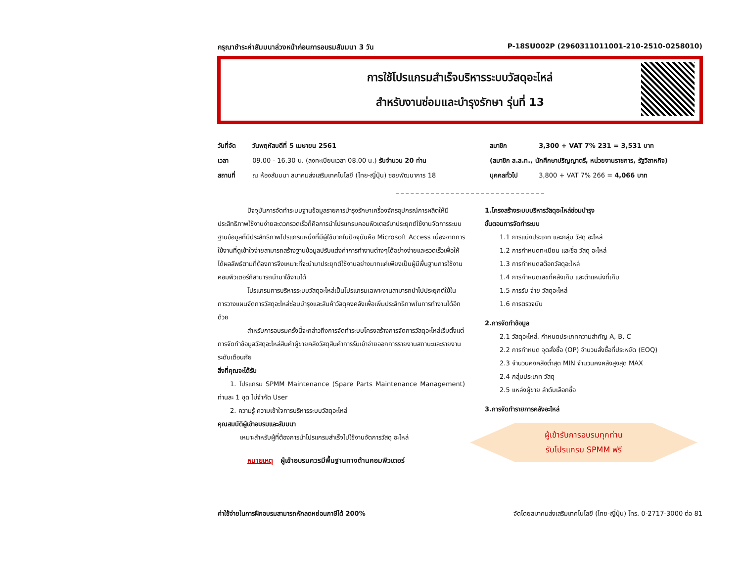กรุณาชำระค่าสัมมนาล่วงหน้าก่อนการอบรมสัมมนา 3 วัน P-18SU002P (2960311011001-210-2510-0258010)
การใช้โปรแกรมสำเร็จบริหารระบบวัสดุอะไหล่
สำหรับงานซ่อมและบำรุงรักษา รุ่นที่ 13
วันที่จัด วันพฤหัสบดีที่ 5 เมษายน 2561
เวลา 09.00 - 16.30 น. (ลงทะเบียนเวลา 08.00 น.) รับจำนวน 20 ท่าน
สถานที่ ณ ห้องสัมมนา สมาคมส่งเสริมเทคโนโลยี (ไทย-ญี่ปุ่น) ซอยพัฒนาการ 18
สมาชิก 3,300 + VAT 7% 231 = 3,531 บาท
(สมาชิก ส.ส.ท., นักศึกษาปริญญาตรี, หน่วยงานราชการ, รัฐวิสาหกิจ)
บุคคลทั่วไป 3,800 + VAT 7% 266 = 4,066 บาท
ปัจจุบันการจัดทำระบบฐานข้อมูลรายการบำรุงรักษาเครื่องจักรอุปกรณ์การผลิตให้มีประสิทธิภาพใช้งานง่ายสะดวกรวดเร็วก็คือการนำโปรแกรมคอมพิวเตอร์มาประยุกต์ใช้งานจัดการระบบฐานข้อมูลที่มีประสิทธิภาพโปรแกรมหนึ่งที่มีผู้ใช้มากในปัจจุบันคือ Microsoft Access เนื่องจากการใช้งานที่ดูเข้าใจง่ายสามารถสร้างฐานข้อมูลปรับแต่งค่าการทำงานต่างๆได้อย่างง่ายและรวดเร็วเพื่อให้ได้ผลลัพธ์ตามที่ต้องการจึงเหมาะที่จะนำมาประยุกต์ใช้งานอย่างมากแค่เพียงเป็นผู้มีพื้นฐานการใช้งานคอมพิวเตอร์ก็สามารถนำมาใช้งานได้
โปรแกรมการบริหารระบบวัสดุอะไหล่เป็นโปรแกรมเฉพาะงานสามารถนำไปประยุกต์ใช้ในการวางแผนจัดการวัสดุอะไหล่ซ่อมบำรุงและสินค้าวัสดุคงคลังเพื่อเพิ่มประสิทธิภาพในการทำงานได้อีกด้วย
สำหรับการอบรมครั้งนี้จะกล่าวถึงการจัดทำระบบโครงสร้างการจัดการวัสดุอะไหล่เริ่มตั้งแต่การจัดทำข้อมูลวัสดุอะไหล่สินค้าผู้ขายคลังวัสดุสินค้าการรับเข้าจ่ายออกการรายงานสถานะและรายงานระดับเตือนภัย
สิ่งที่คุณจะได้รับ
1. โปรแกรม SPMM Maintenance (Spare Parts Maintenance Management) ท่านละ 1 ชุด ไม่จำกัด User
2. ความรู้ ความเข้าใจการบริหารระบบวัสดุอะไหล่
คุณสมบัติผู้เข้าอบรมและสัมมนา
เหมาะสำหรับผู้ที่ต้องการนำโปรแกรมสำเร็จไปใช้งานจัดการวัสดุ อะไหล่
หมายเหตุ ผู้เข้าอบรมควรมีพื้นฐานทางด้านคอมพิวเตอร์
1.โครงสร้างระบบบริหารวัสดุอะไหล่ซ่อมบำรุง
ขั้นตอนการจัดทำระบบ
1.1 การแบ่งประเภท และกลุ่ม วัสดุ อะไหล่
1.2 การกำหนดทะเบียน และชื่อ วัสดุ อะไหล่
1.3 การกำหนดสต๊อกวัสดุอะไหล่
1.4 การกำหนดเลขที่คลังเก็บ และตำแหน่งที่เก็บ
1.5 การรับ จ่าย วัสดุอะไหล่
1.6 การตรวจนับ
2.การจัดทำข้อมูล
2.1 วัสดุอะไหล่. กำหนดประเภทความสำคัญ A, B, C
2.2 การกำหนด จุดสั่งซื้อ (OP) จำนวนสั่งซื้อที่ประหยัด (EOQ)
2.3 จำนวนคงคลังต่ำสุด MIN จำนวนคงคลังสูงสุด MAX
2.4 กลุ่มประเภท วัสดุ
2.5 แหล่งผู้ขาย ลำดับเลือกซื้อ
3.การจัดทำรายการคลังอะไหล่
ผู้เข้ารับการอบรมทุกท่าน
รับโปรแกรม SPMM ฟรี
ค่าใช้จ่ายในการฝึกอบรมสามารถหักลดหย่อนภาษีได้ 200% จัดโดยสมาคมส่งเสริมเทคโนโลยี (ไทย-ญี่ปุ่น) โทร. 0-2717-3000 ต่อ 81